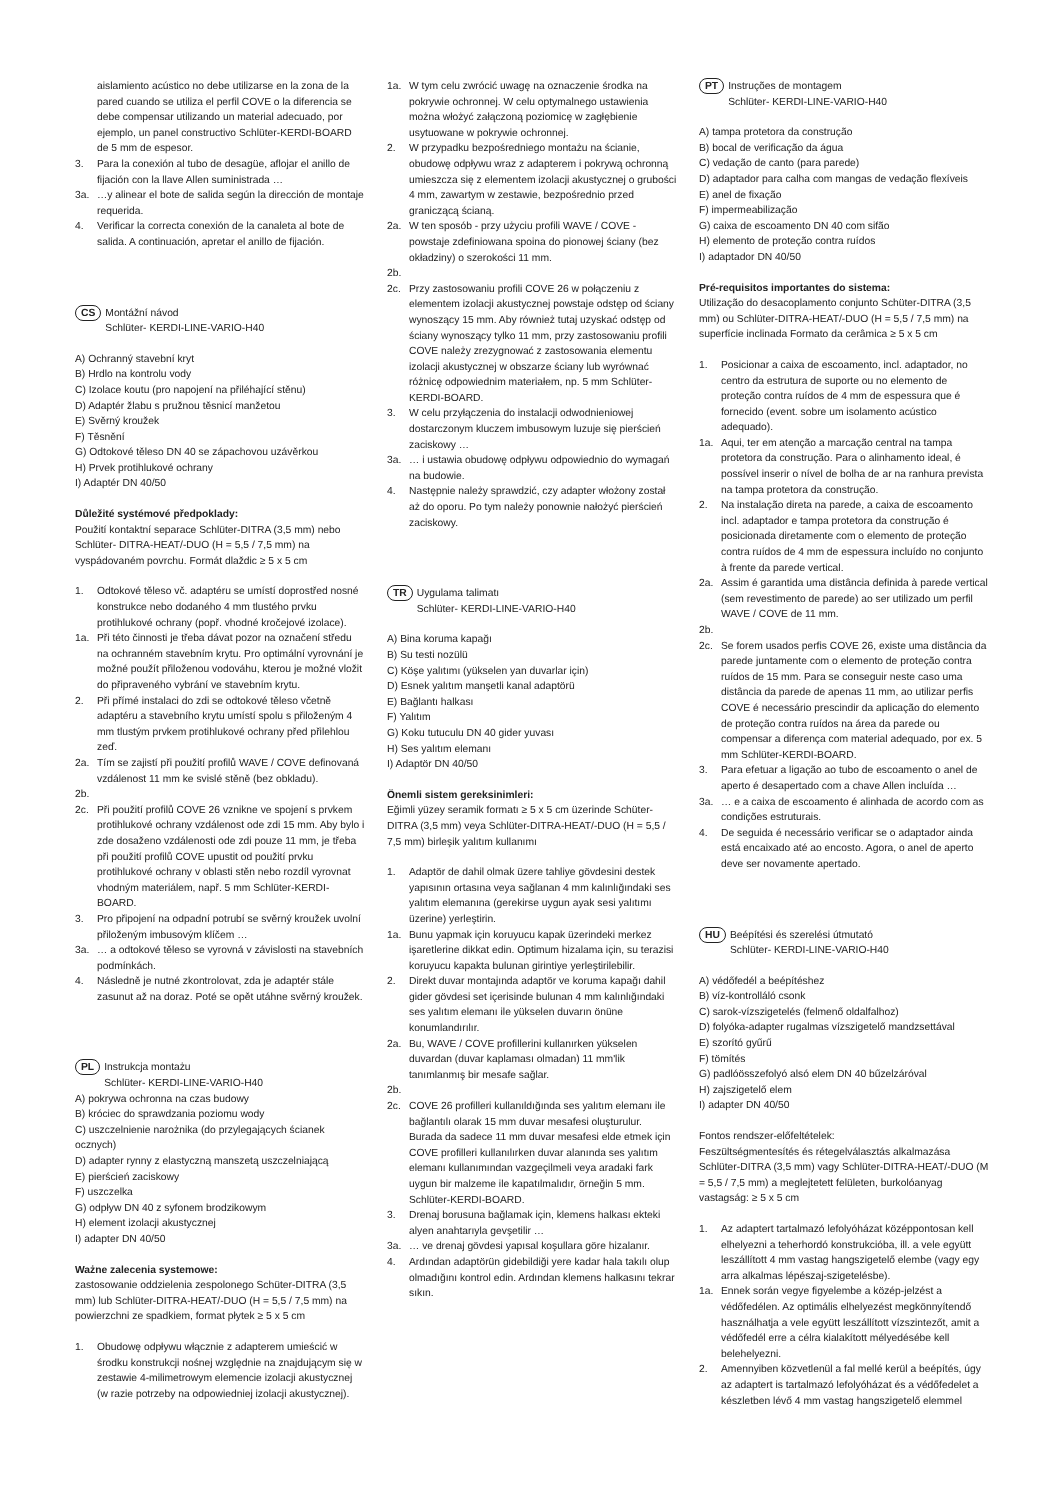aislamiento acústico no debe utilizarse en la zona de la pared cuando se utiliza el perfil COVE o la diferencia se debe compensar utilizando un material adecuado, por ejemplo, un panel constructivo Schlüter-KERDI-BOARD de 5 mm de espesor.
3. Para la conexión al tubo de desagüe, aflojar el anillo de fijación con la llave Allen suministrada …
3a. …y alinear el bote de salida según la dirección de montaje requerida.
4. Verificar la correcta conexión de la canaleta al bote de salida. A continuación, apretar el anillo de fijación.
CS Montážní návod
Schlüter- KERDI-LINE-VARIO-H40
A) Ochranný stavební kryt
B) Hrdlo na kontrolu vody
C) Izolace koutu (pro napojení na přiléhající stěnu)
D) Adaptér žlabu s pružnou těsnicí manžetou
E) Svěrný kroužek
F) Těsnění
G) Odtokové těleso DN 40 se zápachovou uzávěrkou
H) Prvek protihlukové ochrany
I) Adaptér DN 40/50
Důležité systémové předpoklady:
Použití kontaktní separace Schlüter-DITRA (3,5 mm) nebo Schlüter- DITRA-HEAT/-DUO (H = 5,5 / 7,5 mm) na vyspádovaném povrchu. Formát dlaždic ≥ 5 x 5 cm
1. Odtokové těleso vč. adaptéru se umístí doprostřed nosné konstrukce nebo dodaného 4 mm tlustého prvku protihlukové ochrany (popř. vhodné kročejové izolace).
1a. Při této činnosti je třeba dávat pozor na označení středu na ochranném stavebním krytu. Pro optimální vyrovnání je možné použít přiloženou vodováhu, kterou je možné vložit do připraveného vybrání ve stavebním krytu.
2. Při přímé instalaci do zdi se odtokové těleso včetně adaptéru a stavebního krytu umístí spolu s přiloženým 4 mm tlustým prvkem protihlukové ochrany před přilehlou zeď.
2a. Tím se zajistí při použití profilů WAVE / COVE definovaná vzdálenost 11 mm ke svislé stěně (bez obkladu).
2b.
2c. Při použití profilů COVE 26 vznikne ve spojení s prvkem protihlukové ochrany vzdálenost ode zdi 15 mm. Aby bylo i zde dosaženo vzdálenosti ode zdi pouze 11 mm, je třeba při použití profilů COVE upustit od použití prvku protihlukové ochrany v oblasti stěn nebo rozdíl vyrovnat vhodným materiálem, např. 5 mm Schlüter-KERDI-BOARD.
3. Pro připojení na odpadní potrubí se svěrný kroužek uvolní přiloženým imbusovým klíčem …
3a. … a odtokové těleso se vyrovná v závislosti na stavebních podmínkách.
4. Následně je nutné zkontrolovat, zda je adaptér stále zasunut až na doraz. Poté se opět utáhne svěrný kroužek.
PL Instrukcja montażu
Schlüter- KERDI-LINE-VARIO-H40
A) pokrywa ochronna na czas budowy
B) króciec do sprawdzania poziomu wody
C) uszczelnienie narożnika (do przylegających ścianek ocznych)
D) adapter rynny z elastyczną manszetą uszczelniającą
E) pierścień zaciskowy
F) uszczelka
G) odpływ DN 40 z syfonem brodzikowym
H) element izolacji akustycznej
I) adapter DN 40/50
Ważne zalecenia systemowe:
zastosowanie oddzielenia zespolonego Schüter-DITRA (3,5 mm) lub Schlüter-DITRA-HEAT/-DUO (H = 5,5 / 7,5 mm) na powierzchni ze spadkiem, format płytek ≥ 5 x 5 cm
1. Obudowę odpływu włącznie z adapterem umieścić w środku konstrukcji nośnej względnie na znajdującym się w zestawie 4-milimetrowym elemencie izolacji akustycznej (w razie potrzeby na odpowiedniej izolacji akustycznej).
1a. W tym celu zwrócić uwagę na oznaczenie środka na pokrywie ochronnej. W celu optymalnego ustawienia można włożyć załączoną poziomicę w zagłębienie usytuowane w pokrywie ochronnej.
2. W przypadku bezpośredniego montażu na ścianie, obudowę odpływu wraz z adapterem i pokrywą ochronną umieszcza się z elementem izolacji akustycznej o grubości 4 mm, zawartym w zestawie, bezpośrednio przed graniczącą ścianą.
2a. W ten sposób - przy użyciu profili WAVE / COVE - powstaje zdefiniowana spoina do pionowej ściany (bez okładziny) o szerokości 11 mm.
2b.
2c. Przy zastosowaniu profili COVE 26 w połączeniu z elementem izolacji akustycznej powstaje odstęp od ściany wynoszący 15 mm. Aby również tutaj uzyskać odstęp od ściany wynoszący tylko 11 mm, przy zastosowaniu profili COVE należy zrezygnować z zastosowania elementu izolacji akustycznej w obszarze ściany lub wyrównać różnicę odpowiednim materiałem, np. 5 mm Schlüter-KERDI-BOARD.
3. W celu przyłączenia do instalacji odwodnieniowej dostarczonym kluczem imbusowym luzuje się pierścień zaciskowy …
3a. … i ustawia obudowę odpływu odpowiednio do wymagań na budowie.
4. Następnie należy sprawdzić, czy adapter włożony został aż do oporu. Po tym należy ponownie nałożyć pierścień zaciskowy.
TR Uygulama talimatı
Schlüter- KERDI-LINE-VARIO-H40
A) Bina koruma kapağı
B) Su testi nozülü
C) Köşe yalıtımı (yükselen yan duvarlar için)
D) Esnek yalıtım manşetli kanal adaptörü
E) Bağlantı halkası
F) Yalıtım
G) Koku tutuculu DN 40 gider yuvası
H) Ses yalıtım elemanı
I) Adaptör DN 40/50
Önemli sistem gereksinimleri:
Eğimli yüzey seramik formatı ≥ 5 x 5 cm üzerinde Schüter-DITRA (3,5 mm) veya Schlüter-DITRA-HEAT/-DUO (H = 5,5 / 7,5 mm) birleşik yalıtım kullanımı
1. Adaptör de dahil olmak üzere tahliye gövdesini destek yapısının ortasına veya sağlanan 4 mm kalınlığındaki ses yalıtım elemanına (gerekirse uygun ayak sesi yalıtımı üzerine) yerleştirin.
1a. Bunu yapmak için koruyucu kapak üzerindeki merkez işaretlerine dikkat edin. Optimum hizalama için, su terazisi koruyucu kapakta bulunan girintiye yerleştirilebilir.
2. Direkt duvar montajında adaptör ve koruma kapağı dahil gider gövdesi set içerisinde bulunan 4 mm kalınlığındaki ses yalıtım elemanı ile yükselen duvarın önüne konumlandırılır.
2a. Bu, WAVE / COVE profillerini kullanırken yükselen duvardan (duvar kaplaması olmadan) 11 mm'lik tanımlanmış bir mesafe sağlar.
2b.
2c. COVE 26 profilleri kullanıldığında ses yalıtım elemanı ile bağlantılı olarak 15 mm duvar mesafesi oluşturulur. Burada da sadece 11 mm duvar mesafesi elde etmek için COVE profilleri kullanılırken duvar alanında ses yalıtım elemanı kullanımından vazgeçilmeli veya aradaki fark uygun bir malzeme ile kapatılmalıdır, örneğin 5 mm. Schlüter-KERDI-BOARD.
3. Drenaj borusuna bağlamak için, klemens halkası ekteki alyen anahtarıyla gevşetilir …
3a. … ve drenaj gövdesi yapısal koşullara göre hizalanır.
4. Ardından adaptörün gidebildiği yere kadar hala takılı olup olmadığını kontrol edin. Ardından klemens halkasını tekrar sıkın.
PT Instruções de montagem
Schlüter- KERDI-LINE-VARIO-H40
A) tampa protetora da construção
B) bocal de verificação da água
C) vedação de canto (para parede)
D) adaptador para calha com mangas de vedação flexíveis
E) anel de fixação
F) impermeabilização
G) caixa de escoamento DN 40 com sifão
H) elemento de proteção contra ruídos
I) adaptador DN 40/50
Pré-requisitos importantes do sistema:
Utilização do desacoplamento conjunto Schüter-DITRA (3,5 mm) ou Schlüter-DITRA-HEAT/-DUO (H = 5,5 / 7,5 mm) na superfície inclinada Formato da cerâmica ≥ 5 x 5 cm
1. Posicionar a caixa de escoamento, incl. adaptador, no centro da estrutura de suporte ou no elemento de proteção contra ruídos de 4 mm de espessura que é fornecido (event. sobre um isolamento acústico adequado).
1a. Aqui, ter em atenção a marcação central na tampa protetora da construção. Para o alinhamento ideal, é possível inserir o nível de bolha de ar na ranhura prevista na tampa protetora da construção.
2. Na instalação direta na parede, a caixa de escoamento incl. adaptador e tampa protetora da construção é posicionada diretamente com o elemento de proteção contra ruídos de 4 mm de espessura incluído no conjunto à frente da parede vertical.
2a. Assim é garantida uma distância definida à parede vertical (sem revestimento de parede) ao ser utilizado um perfil WAVE / COVE de 11 mm.
2b.
2c. Se forem usados perfis COVE 26, existe uma distância da parede juntamente com o elemento de proteção contra ruídos de 15 mm. Para se conseguir neste caso uma distância da parede de apenas 11 mm, ao utilizar perfis COVE é necessário prescindir da aplicação do elemento de proteção contra ruídos na área da parede ou compensar a diferença com material adequado, por ex. 5 mm Schlüter-KERDI-BOARD.
3. Para efetuar a ligação ao tubo de escoamento o anel de aperto é desapertado com a chave Allen incluída …
3a. … e a caixa de escoamento é alinhada de acordo com as condições estruturais.
4. De seguida é necessário verificar se o adaptador ainda está encaixado até ao encosto. Agora, o anel de aperto deve ser novamente apertado.
HU Beépítési és szerelési útmutató
Schlüter- KERDI-LINE-VARIO-H40
A) védőfedél a beépítéshez
B) víz-kontrolláló csonk
C) sarok-vízszigetelés (felmenő oldalfalhoz)
D) folyóka-adapter rugalmas vízszigetelő mandzsettával
E) szorító gyűrű
F) tömítés
G) padlóösszefolyó alsó elem DN 40 bűzelzáróval
H) zajszigetelő elem
I) adapter DN 40/50
Fontos rendszer-előfeltételek:
Feszültségmentesítés és rétegelválasztás alkalmazása Schlüter-DITRA (3,5 mm) vagy Schlüter-DITRA-HEAT/-DUO (M = 5,5 / 7,5 mm) a meglejtetett felületen, burkolóanyag vastagság: ≥ 5 x 5 cm
1. Az adaptert tartalmazó lefolyóházat középpontosan kell elhelyezni a teherhordó konstrukcióba, ill. a vele együtt leszállított 4 mm vastag hangszigetelő elembe (vagy egy arra alkalmas lépészaj-szigetelésbe).
1a. Ennek során vegye figyelembe a közép-jelzést a védőfedélen. Az optimális elhelyezést megkönnyítendő használhatja a vele együtt leszállított vízszintezőt, amit a védőfedél erre a célra kialakított mélyedésébe kell belehelyezni.
2. Amennyiben közvetlenül a fal mellé kerül a beépítés, úgy az adaptert is tartalmazó lefolyóházat és a védőfedelet a készletben lévő 4 mm vastag hangszigetelő elemmel